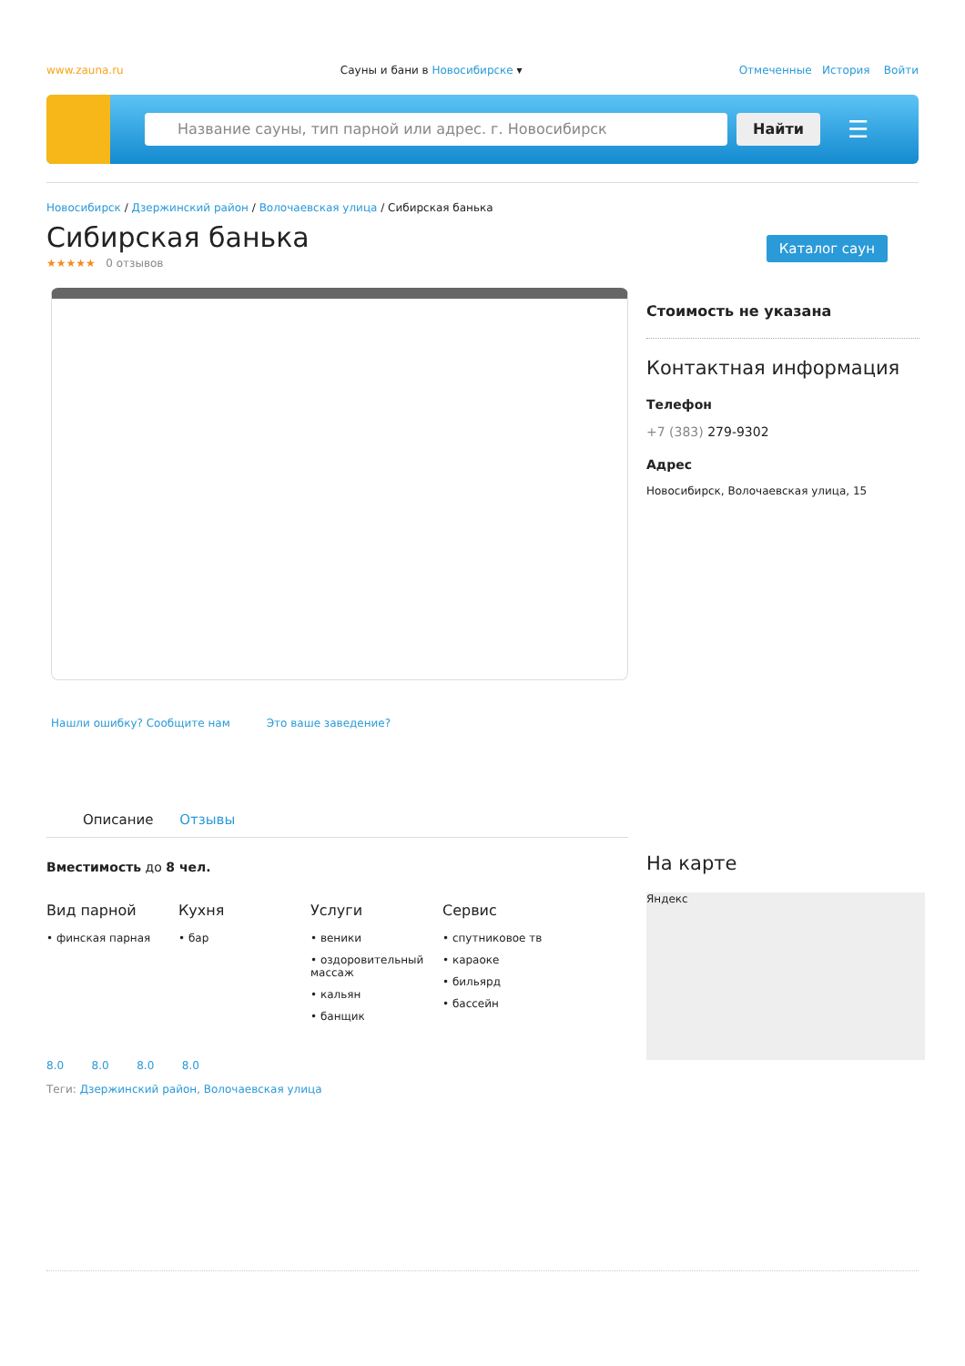www.zauna.ru Сауны и бани в Новосибирске ▾ Отмеченные История Войти
Название сауны, тип парной или адрес. г. Новосибирск Найти
☰
Новосибирск / Дзержинский район / Волочаевская улица / Сибирская банька
Сибирская банька
Каталог саун
★★★★★ 0 отзывов
Нашли ошибку? Сообщите нам Это ваше заведение?
Описание Отзывы
Вместимость до 8 чел.
Вид парной
• финская парная
Кухня
• бар
Услуги
• веники
• оздоровительный массаж
• кальян
• банщик
Сервис
• спутниковое тв
• караоке
• бильярд
• бассейн
8.0 8.0 8.0 8.0
Теги: Дзержинский район, Волочаевская улица
Стоимость не указана
Контактная информация
Телефон
+7 (383) 279-9302
Адрес
Новосибирск, Волочаевская улица, 15
На карте
Яндекс